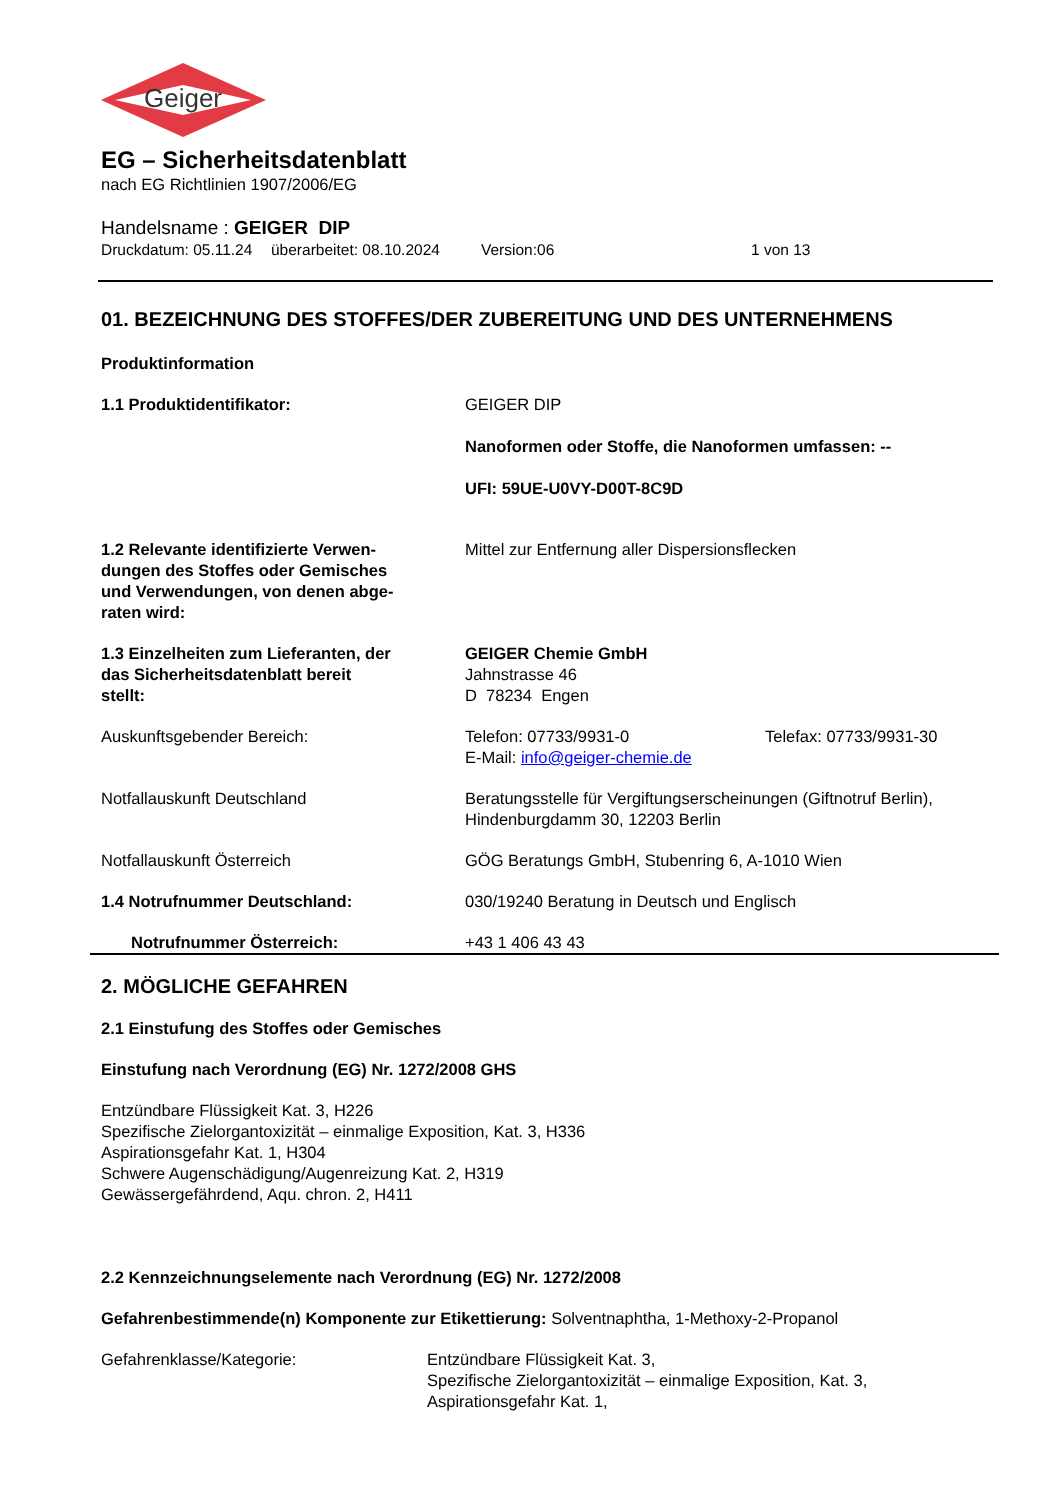Geiger
EG – Sicherheitsdatenblatt
nach EG Richtlinien 1907/2006/EG
Handelsname : GEIGER DIP
Druckdatum: 05.11.24 überarbeitet: 08.10.2024 Version:06 1 von 13
01. BEZEICHNUNG DES STOFFES/DER ZUBEREITUNG UND DES UNTERNEHMENS
Produktinformation
1.1 Produktidentifikator: GEIGER DIP
Nanoformen oder Stoffe, die Nanoformen umfassen: --
UFI: 59UE-U0VY-D00T-8C9D
1.2 Relevante identifizierte Verwen-
dungen des Stoffes oder Gemisches
und Verwendungen, von denen abge-
raten wird:
Mittel zur Entfernung aller Dispersionsflecken
1.3 Einzelheiten zum Lieferanten, der
das Sicherheitsdatenblatt bereit
stellt:
GEIGER Chemie GmbH
Jahnstrasse 46
D 78234 Engen
Auskunftsgebender Bereich: Telefon: 07733/9931-0 Telefax: 07733/9931-30
E-Mail: info@geiger-chemie.de
Notfallauskunft Deutschland Beratungsstelle für Vergiftungserscheinungen (Giftnotruf Berlin),
Hindenburgdamm 30, 12203 Berlin
Notfallauskunft Österreich GÖG Beratungs GmbH, Stubenring 6, A-1010 Wien
1.4 Notrufnummer Deutschland: 030/19240 Beratung in Deutsch und Englisch
Notrufnummer Österreich: +43 1 406 43 43
2. MÖGLICHE GEFAHREN
2.1 Einstufung des Stoffes oder Gemisches
Einstufung nach Verordnung (EG) Nr. 1272/2008 GHS
Entzündbare Flüssigkeit Kat. 3, H226
Spezifische Zielorgantoxizität – einmalige Exposition, Kat. 3, H336
Aspirationsgefahr Kat. 1, H304
Schwere Augenschädigung/Augenreizung Kat. 2, H319
Gewässergefährdend, Aqu. chron. 2, H411
2.2 Kennzeichnungselemente nach Verordnung (EG) Nr. 1272/2008
Gefahrenbestimmende(n) Komponente zur Etikettierung: Solventnaphtha, 1-Methoxy-2-Propanol
Gefahrenklasse/Kategorie: Entzündbare Flüssigkeit Kat. 3,
Spezifische Zielorgantoxizität – einmalige Exposition, Kat. 3,
Aspirationsgefahr Kat. 1,